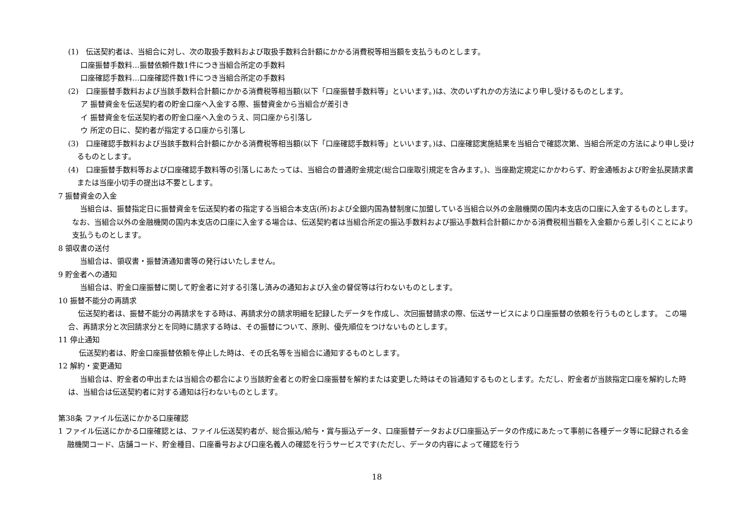(1)　伝送契約者は、当組合に対し、次の取扱手数料および取扱手数料合計額にかかる消費税等相当額を支払うものとします。
口座振替手数料…振替依頼件数1件につき当組合所定の手数料
口座確認手数料…口座確認件数1件につき当組合所定の手数料
(2)　口座振替手数料および当該手数料合計額にかかる消費税等相当額(以下「口座振替手数料等」といいます。)は、次のいずれかの方法により申し受けるものとします。
ア 振替資金を伝送契約者の貯金口座へ入金する際、振替資金から当組合が差引き
イ 振替資金を伝送契約者の貯金口座へ入金のうえ、同口座から引落し
ウ 所定の日に、契約者が指定する口座から引落し
(3)　口座確認手数料および当該手数料合計額にかかる消費税等相当額(以下「口座確認手数料等」といいます。)は、口座確認実施結果を当組合で確認次第、当組合所定の方法により申し受けるものとします。
(4)　口座振替手数料等および口座確認手数料等の引落しにあたっては、当組合の普通貯金規定(総合口座取引規定を含みます。)、当座勘定規定にかかわらず、貯金通帳および貯金払戻請求書または当座小切手の提出は不要とします。
7 振替資金の入金
当組合は、振替指定日に振替資金を伝送契約者の指定する当組合本支店(所)および全銀内国為替制度に加盟している当組合以外の金融機関の国内本支店の口座に入金するものとします。なお、当組合以外の金融機関の国内本支店の口座に入金する場合は、伝送契約者は当組合所定の振込手数料および振込手数料合計額にかかる消費税相当額を入金額から差し引くことにより支払うものとします。
8 領収書の送付
当組合は、領収書・振替済通知書等の発行はいたしません。
9 貯金者への通知
当組合は、貯金口座振替に関して貯金者に対する引落し済みの通知および入金の督促等は行わないものとします。
10 振替不能分の再請求
伝送契約者は、振替不能分の再請求をする時は、再請求分の請求明細を記録したデータを作成し、次回振替請求の際、伝送サービスにより口座振替の依頼を行うものとします。 この場合、再請求分と次回請求分とを同時に請求する時は、その振替について、原則、優先順位をつけないものとします。
11 停止通知
伝送契約者は、貯金口座振替依頼を停止した時は、その氏名等を当組合に通知するものとします。
12 解約・変更通知
当組合は、貯金者の申出または当組合の都合により当該貯金者との貯金口座振替を解約または変更した時はその旨通知するものとします。ただし、貯金者が当該指定口座を解約した時は、当組合は伝送契約者に対する通知は行わないものとします。
第38条 ファイル伝送にかかる口座確認
1 ファイル伝送にかかる口座確認とは、ファイル伝送契約者が、総合振込/給与・賞与振込データ、口座振替データおよび口座振込データの作成にあたって事前に各種データ等に記録される金融機関コード、店舗コード、貯金種目、口座番号および口座名義人の確認を行うサービスです(ただし、データの内容によって確認を行う
18